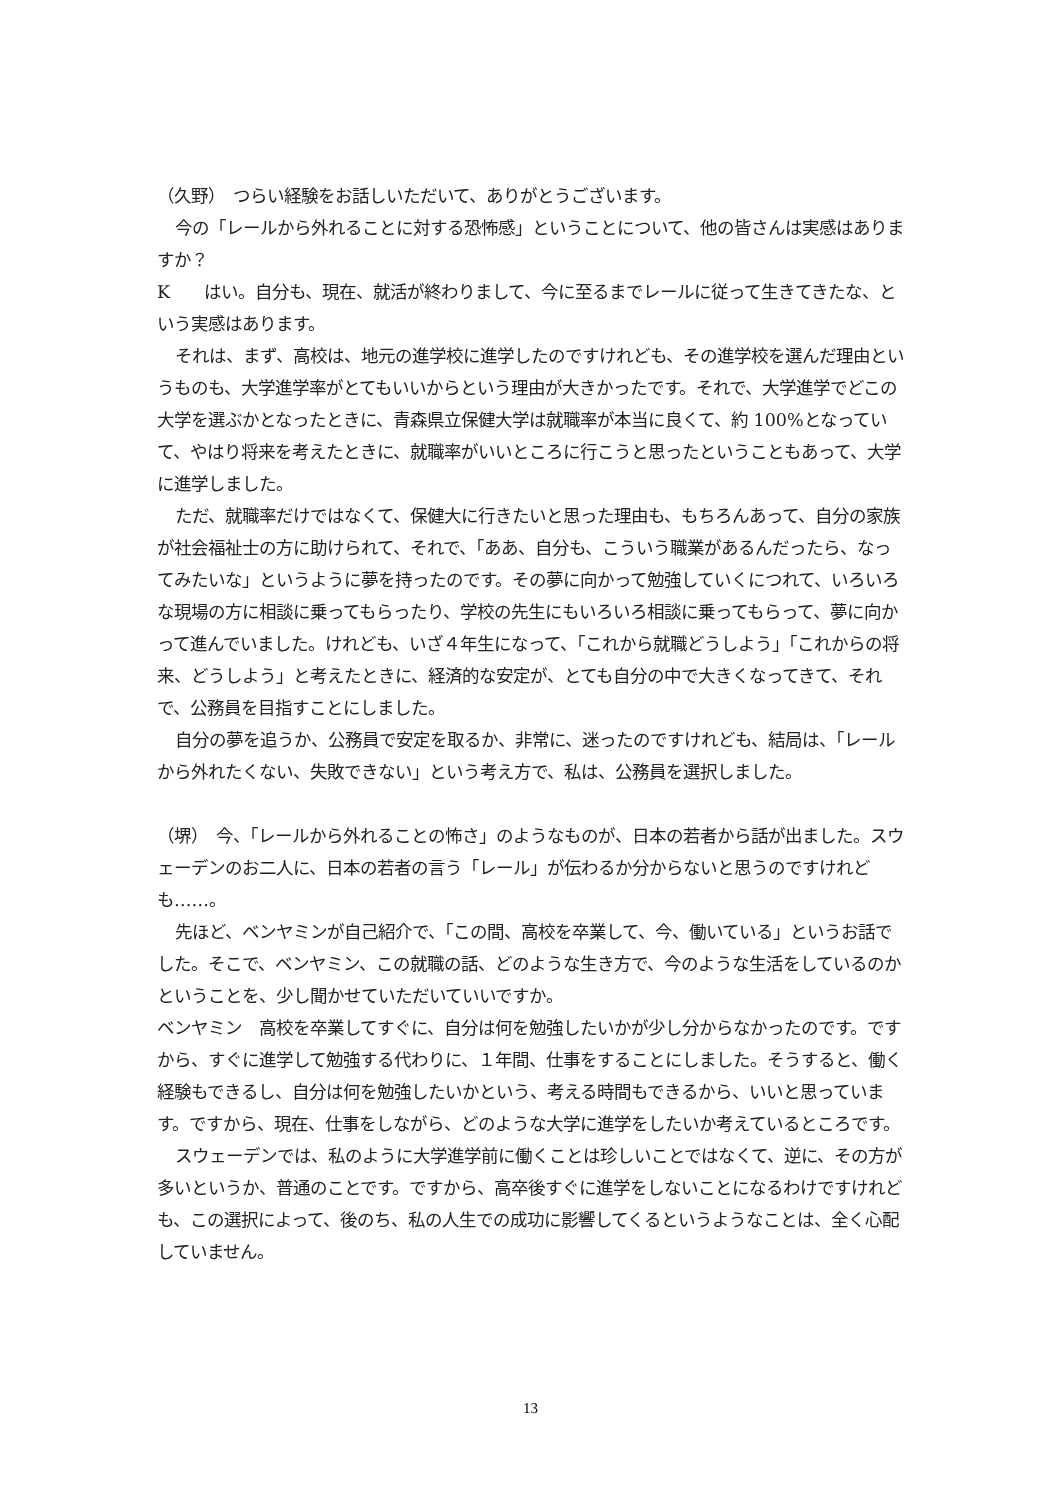（久野）　つらい経験をお話しいただいて、ありがとうございます。
今の「レールから外れることに対する恐怖感」ということについて、他の皆さんは実感はありますか？
K　　はい。自分も、現在、就活が終わりまして、今に至るまでレールに従って生きてきたな、という実感はあります。
それは、まず、高校は、地元の進学校に進学したのですけれども、その進学校を選んだ理由というものも、大学進学率がとてもいいからという理由が大きかったです。それで、大学進学でどこの大学を選ぶかとなったときに、青森県立保健大学は就職率が本当に良くて、約 100%となっていて、やはり将来を考えたときに、就職率がいいところに行こうと思ったということもあって、大学に進学しました。
ただ、就職率だけではなくて、保健大に行きたいと思った理由も、もちろんあって、自分の家族が社会福祉士の方に助けられて、それで、「ああ、自分も、こういう職業があるんだったら、なってみたいな」というように夢を持ったのです。その夢に向かって勉強していくにつれて、いろいろな現場の方に相談に乗ってもらったり、学校の先生にもいろいろ相談に乗ってもらって、夢に向かって進んでいました。けれども、いざ４年生になって、「これから就職どうしよう」「これからの将来、どうしよう」と考えたときに、経済的な安定が、とても自分の中で大きくなってきて、それで、公務員を目指すことにしました。
自分の夢を追うか、公務員で安定を取るか、非常に、迷ったのですけれども、結局は、「レールから外れたくない、失敗できない」という考え方で、私は、公務員を選択しました。
（堺）　今、「レールから外れることの怖さ」のようなものが、日本の若者から話が出ました。スウェーデンのお二人に、日本の若者の言う「レール」が伝わるか分からないと思うのですけれども……。
先ほど、ベンヤミンが自己紹介で、「この間、高校を卒業して、今、働いている」というお話でした。そこで、ベンヤミン、この就職の話、どのような生き方で、今のような生活をしているのかということを、少し聞かせていただいていいですか。
ベンヤミン　高校を卒業してすぐに、自分は何を勉強したいかが少し分からなかったのです。ですから、すぐに進学して勉強する代わりに、１年間、仕事をすることにしました。そうすると、働く経験もできるし、自分は何を勉強したいかという、考える時間もできるから、いいと思っています。ですから、現在、仕事をしながら、どのような大学に進学をしたいか考えているところです。
スウェーデンでは、私のように大学進学前に働くことは珍しいことではなくて、逆に、その方が多いというか、普通のことです。ですから、高卒後すぐに進学をしないことになるわけですけれども、この選択によって、後のち、私の人生での成功に影響してくるというようなことは、全く心配していません。
13